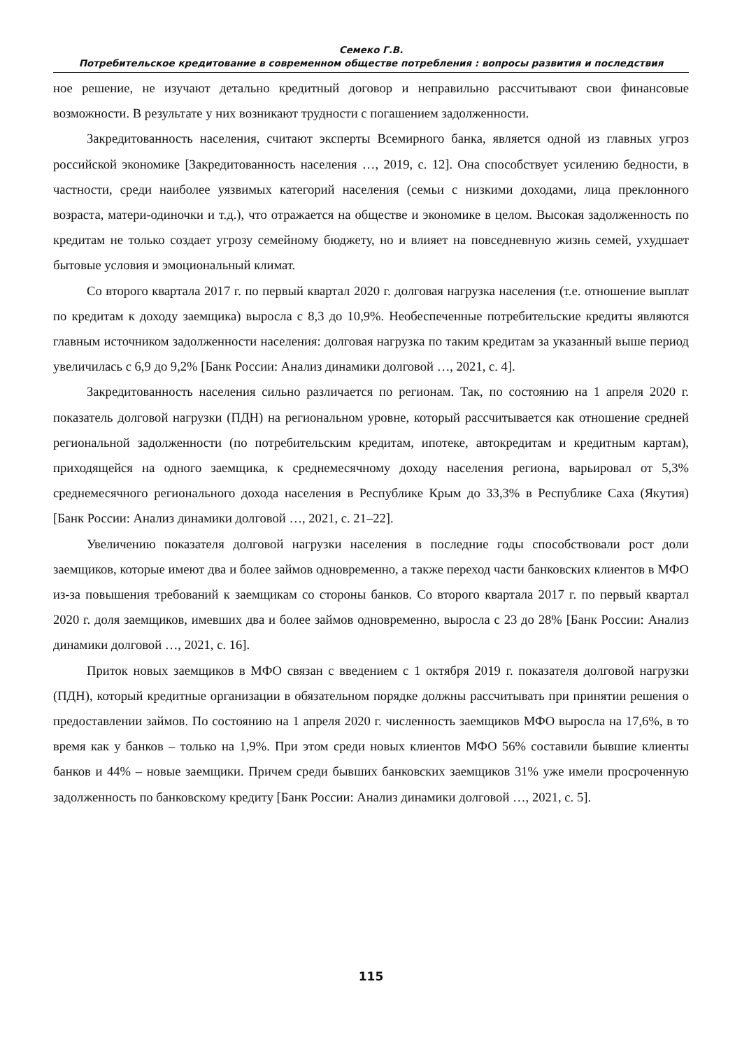Семеко Г.В.
Потребительское кредитование в современном обществе потребления : вопросы развития и последствия
ное решение, не изучают детально кредитный договор и неправильно рассчитывают свои финансовые возможности. В результате у них возникают трудности с погашением задолженности.
Закредитованность населения, считают эксперты Всемирного банка, является одной из главных угроз российской экономике [Закредитованность населения …, 2019, с. 12]. Она способствует усилению бедности, в частности, среди наиболее уязвимых категорий населения (семьи с низкими доходами, лица преклонного возраста, матери-одиночки и т.д.), что отражается на обществе и экономике в целом. Высокая задолженность по кредитам не только создает угрозу семейному бюджету, но и влияет на повседневную жизнь семей, ухудшает бытовые условия и эмоциональный климат.
Со второго квартала 2017 г. по первый квартал 2020 г. долговая нагрузка населения (т.е. отношение выплат по кредитам к доходу заемщика) выросла с 8,3 до 10,9%. Необеспеченные потребительские кредиты являются главным источником задолженности населения: долговая нагрузка по таким кредитам за указанный выше период увеличилась с 6,9 до 9,2% [Банк России: Анализ динамики долговой …, 2021, с. 4].
Закредитованность населения сильно различается по регионам. Так, по состоянию на 1 апреля 2020 г. показатель долговой нагрузки (ПДН) на региональном уровне, который рассчитывается как отношение средней региональной задолженности (по потребительским кредитам, ипотеке, автокредитам и кредитным картам), приходящейся на одного заемщика, к среднемесячному доходу населения региона, варьировал от 5,3% среднемесячного регионального дохода населения в Республике Крым до 33,3% в Республике Саха (Якутия) [Банк России: Анализ динамики долговой …, 2021, с. 21–22].
Увеличению показателя долговой нагрузки населения в последние годы способствовали рост доли заемщиков, которые имеют два и более займов одновременно, а также переход части банковских клиентов в МФО из-за повышения требований к заемщикам со стороны банков. Со второго квартала 2017 г. по первый квартал 2020 г. доля заемщиков, имевших два и более займов одновременно, выросла с 23 до 28% [Банк России: Анализ динамики долговой …, 2021, с. 16].
Приток новых заемщиков в МФО связан с введением с 1 октября 2019 г. показателя долговой нагрузки (ПДН), который кредитные организации в обязательном порядке должны рассчитывать при принятии решения о предоставлении займов. По состоянию на 1 апреля 2020 г. численность заемщиков МФО выросла на 17,6%, в то время как у банков – только на 1,9%. При этом среди новых клиентов МФО 56% составили бывшие клиенты банков и 44% – новые заемщики. Причем среди бывших банковских заемщиков 31% уже имели просроченную задолженность по банковскому кредиту [Банк России: Анализ динамики долговой …, 2021, с. 5].
115